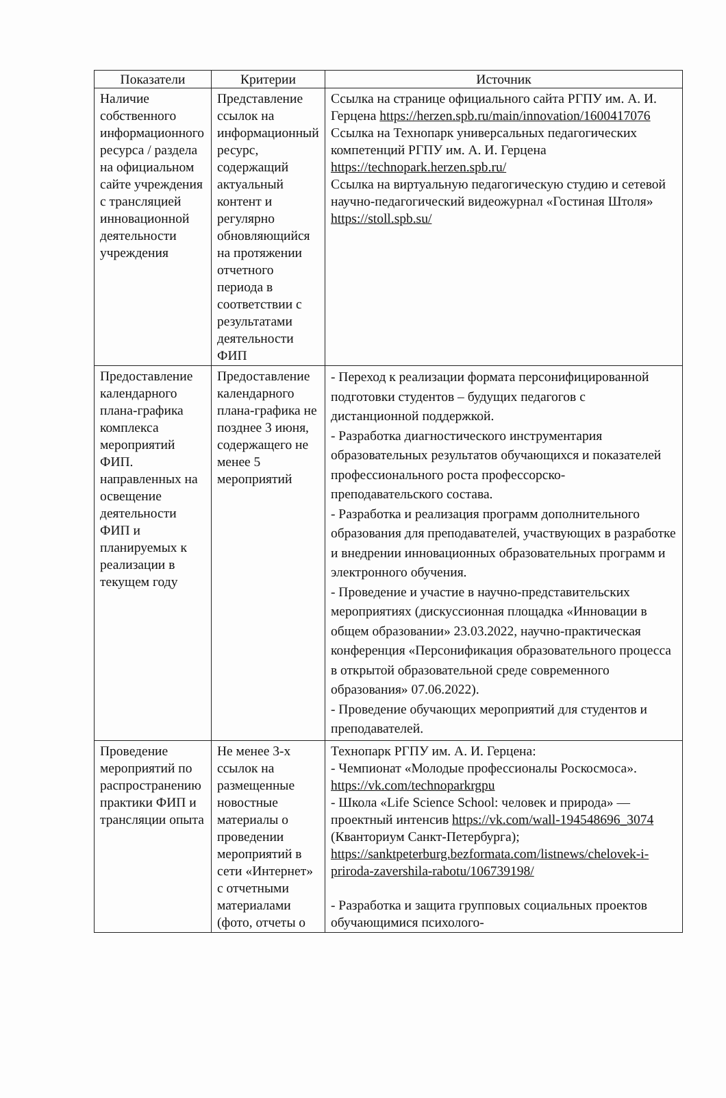| Показатели | Критерии | Источник |
| --- | --- | --- |
| Наличие собственного информационного ресурса / раздела на официальном сайте учреждения с трансляцией инновационной деятельности учреждения | Представление ссылок на информационный ресурс, содержащий актуальный контент и регулярно обновляющийся на протяжении отчетного периода в соответствии с результатами деятельности ФИП | Ссылка на странице официального сайта РГПУ им. А. И. Герцена https://herzen.spb.ru/main/innovation/1600417076 Ссылка на Технопарк универсальных педагогических компетенций РГПУ им. А. И. Герцена https://technopark.herzen.spb.ru/ Ссылка на виртуальную педагогическую студию и сетевой научно-педагогический видеожурнал «Гостиная Штоля» https://stoll.spb.su/ |
| Предоставление календарного плана-графика комплекса мероприятий ФИП. направленных на освещение деятельности ФИП и планируемых к реализации в текущем году | Предоставление календарного плана-графика не позднее 3 июня, содержащего не менее 5 мероприятий | - Переход к реализации формата персонифицированной подготовки студентов – будущих педагогов с дистанционной поддержкой. - Разработка диагностического инструментария образовательных результатов обучающихся и показателей профессионального роста профессорско-преподавательского состава. - Разработка и реализация программ дополнительного образования для преподавателей, участвующих в разработке и внедрении инновационных образовательных программ и электронного обучения. - Проведение и участие в научно-представительских мероприятиях (дискуссионная площадка «Инновации в общем образовании» 23.03.2022, научно-практическая конференция «Персонификация образовательного процесса в открытой образовательной среде современного образования» 07.06.2022). - Проведение обучающих мероприятий для студентов и преподавателей. |
| Проведение мероприятий по распространению практики ФИП и трансляции опыта | Не менее 3-х ссылок на размещенные новостные материалы о проведении мероприятий в сети «Интернет» с отчетными материалами (фото, отчеты о | Технопарк РГПУ им. А. И. Герцена: - Чемпионат «Молодые профессионалы Роскосмоса». https://vk.com/technoparkrgpu - Школа «Life Science School: человек и природа» —проектный интенсив https://vk.com/wall-194548696_3074 (Кванториум Санкт-Петербурга); https://sanktpeterburg.bezformata.com/listnews/chelovek-i-priroda-zavershila-rabotu/106739198/ - Разработка и защита групповых социальных проектов обучающимися психолого- |